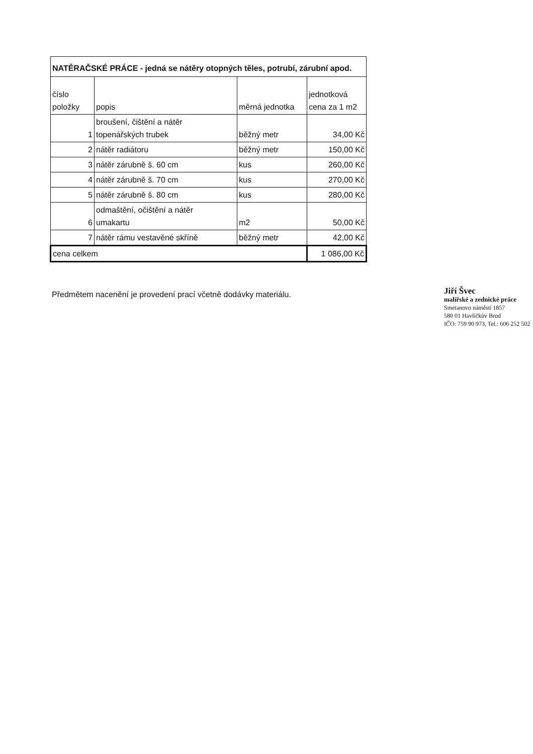| NATĚRAČSKÉ PRÁCE - jedná se nátěry otopných těles, potrubí, zárubní apod. | | | |
| --- | --- | --- | --- |
| číslo položky | popis | měrná jednotka | jednotková cena za 1 m2 |
| 1 | broušení, čištění a nátěr topenářských trubek | běžný metr | 34,00 Kč |
| 2 | nátěr radiátoru | běžný metr | 150,00 Kč |
| 3 | nátěr zárubně š. 60 cm | kus | 260,00 Kč |
| 4 | nátěr zárubně š. 70 cm | kus | 270,00 Kč |
| 5 | nátěr zárubně š. 80 cm | kus | 280,00 Kč |
| 6 | odmaštění, očištění a nátěr umakartu | m2 | 50,00 Kč |
| 7 | nátěr rámu vestavěné skříně | běžný metr | 42,00 Kč |
| cena celkem | | | 1 086,00 Kč |
Předmětem nacenění je provedení prací včetně dodávky materiálu.
Jiří Švec
malířské a zednické práce
Smetanovo náměstí 1857
580 01 Havlíčkův Brod
IČO: 759 90 973, Tel.: 606 252 502